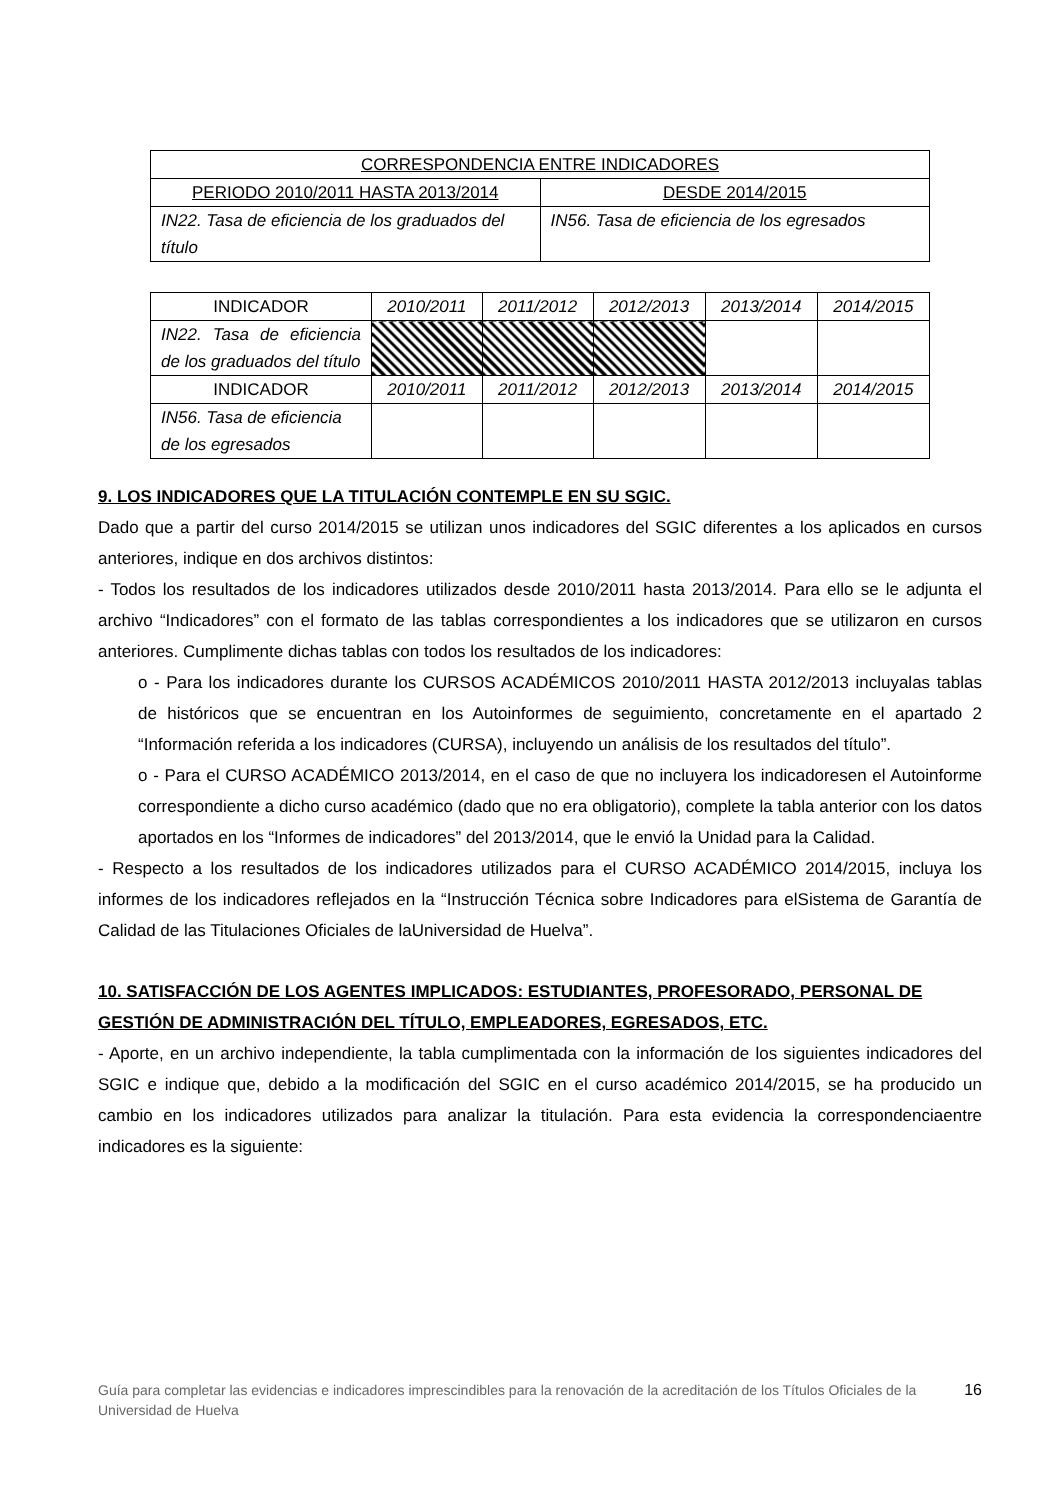| CORRESPONDENCIA ENTRE INDICADORES | |
| PERIODO 2010/2011 HASTA 2013/2014 | DESDE 2014/2015 |
| IN22. Tasa de eficiencia de los graduados del título | IN56. Tasa de eficiencia de los egresados |
| INDICADOR | 2010/2011 | 2011/2012 | 2012/2013 | 2013/2014 | 2014/2015 |
| IN22. Tasa de eficiencia de los graduados del título | | | | | |
| INDICADOR | 2010/2011 | 2011/2012 | 2012/2013 | 2013/2014 | 2014/2015 |
| IN56. Tasa de eficiencia de los egresados | | | | | |
9. LOS INDICADORES QUE LA TITULACIÓN CONTEMPLE EN SU SGIC.
Dado que a partir del curso 2014/2015 se utilizan unos indicadores del SGIC diferentes a los aplicados en cursos anteriores, indique en dos archivos distintos:
- Todos los resultados de los indicadores utilizados desde 2010/2011 hasta 2013/2014. Para ello se le adjunta el archivo “Indicadores” con el formato de las tablas correspondientes a los indicadores que se utilizaron en cursos anteriores. Cumplimente dichas tablas con todos los resultados de los indicadores:
o - Para los indicadores durante los CURSOS ACADÉMICOS 2010/2011 HASTA 2012/2013 incluyalas tablas de históricos que se encuentran en los Autoinformes de seguimiento, concretamente en el apartado 2 “Información referida a los indicadores (CURSA), incluyendo un análisis de los resultados del título”.
o - Para el CURSO ACADÉMICO 2013/2014, en el caso de que no incluyera los indicadoresen el Autoinforme correspondiente a dicho curso académico (dado que no era obligatorio), complete la tabla anterior con los datos aportados en los “Informes de indicadores” del 2013/2014, que le envió la Unidad para la Calidad.
- Respecto a los resultados de los indicadores utilizados para el CURSO ACADÉMICO 2014/2015, incluya los informes de los indicadores reflejados en la “Instrucción Técnica sobre Indicadores para elSistema de Garantía de Calidad de las Titulaciones Oficiales de laUniversidad de Huelva”.
10. SATISFACCIÓN DE LOS AGENTES IMPLICADOS: ESTUDIANTES, PROFESORADO, PERSONAL DE GESTIÓN DE ADMINISTRACIÓN DEL TÍTULO, EMPLEADORES, EGRESADOS, ETC.
- Aporte, en un archivo independiente, la tabla cumplimentada con la información de los siguientes indicadores del SGIC e indique que, debido a la modificación del SGIC en el curso académico 2014/2015, se ha producido un cambio en los indicadores utilizados para analizar la titulación. Para esta evidencia la correspondenciaentre indicadores es la siguiente:
Guía para completar las evidencias e indicadores imprescindibles para la renovación de la acreditación de los Títulos Oficiales de la Universidad de Huelva 16